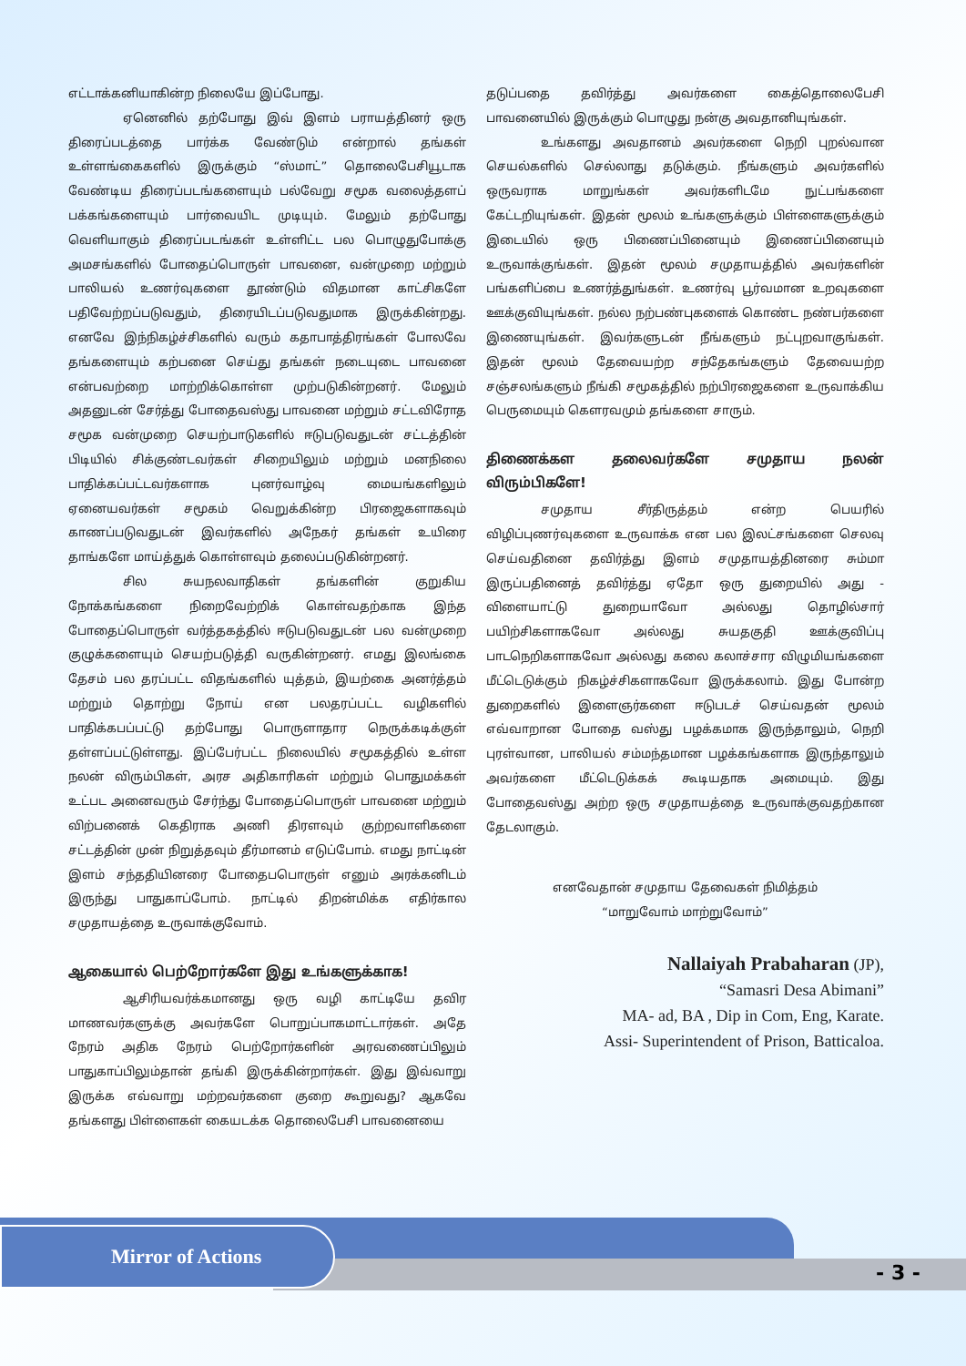எட்டாக்கனியாகின்ற நிலையே இப்போது.
ஏனெனில் தற்போது இவ் இளம் பராயத்தினர் ஒரு திரைப்படத்தை பார்க்க வேண்டும் என்றால் தங்கள் உள்ளங்கைகளில் இருக்கும் “ஸ்மாட்” தொலைபேசியூடாக வேண்டிய திரைப்படங்களையும் பல்வேறு சமூக வலைத்தளப் பக்கங்களையும் பார்வையிட முடியும். மேலும் தற்போது வெளியாகும் திரைப்படங்கள் உள்ளிட்ட பல பொழுதுபோக்கு அமசங்களில் போதைப்பொருள் பாவனை, வன்முறை மற்றும் பாலியல் உணர்வுகளை தூண்டும் விதமான காட்சிகளே பதிவேற்றப்படுவதும், திரையிடப்படுவதுமாக இருக்கின்றது. எனவே இந்நிகழ்ச்சிகளில் வரும் கதாபாத்திரங்கள் போலவே தங்களையும் கற்பனை செய்து தங்கள் நடையுடை பாவனை என்பவற்றை மாற்றிக்கொள்ள முற்படுகின்றனர். மேலும் அதனுடன் சேர்த்து போதைவஸ்து பாவனை மற்றும் சட்டவிரோத சமூக வன்முறை செயற்பாடுகளில் ஈடுபடுவதுடன் சட்டத்தின் பிடியில் சிக்குண்டவர்கள் சிறையிலும் மற்றும் மனநிலை பாதிக்கப்பட்டவர்களாக புனர்வாழ்வு மையங்களிலும் ஏனையவர்கள் சமூகம் வெறுக்கின்ற பிரஜைகளாகவும் காணப்படுவதுடன் இவர்களில் அநேகர் தங்கள் உயிரை தாங்களே மாய்த்துக் கொள்ளவும் தலைப்படுகின்றனர்.
சில சுயநலவாதிகள் தங்களின் குறுகிய நோக்கங்களை நிறைவேற்றிக் கொள்வதற்காக இந்த போதைப்பொருள் வர்த்தகத்தில் ஈடுபடுவதுடன் பல வன்முறை குழுக்களையும் செயற்படுத்தி வருகின்றனர். எமது இலங்கை தேசம் பல தரப்பட்ட விதங்களில் யுத்தம், இயற்கை அனர்த்தம் மற்றும் தொற்று நோய் என பலதரப்பட்ட வழிகளில் பாதிக்கபப்பட்டு தற்போது பொருளாதார நெருக்கடிக்குள் தள்ளப்பட்டுள்ளது. இப்பேர்பட்ட நிலையில் சமூகத்தில் உள்ள நலன் விரும்பிகள், அரச அதிகாரிகள் மற்றும் பொதுமக்கள் உட்பட அனைவரும் சேர்ந்து போதைப்பொருள் பாவனை மற்றும் விற்பனைக் கெதிராக அணி திரளவும் குற்றவாளிகளை சட்டத்தின் முன் நிறுத்தவும் தீர்மானம் எடுப்போம். எமது நாட்டின் இளம் சந்ததியினரை போதைபபொருள் எனும் அரக்கனிடம் இருந்து பாதுகாப்போம். நாட்டில் திறன்மிக்க எதிர்கால சமுதாயத்தை உருவாக்குவோம்.
ஆகையால் பெற்றோர்களே இது உங்களுக்காக!
ஆசிரியவர்க்கமானது ஒரு வழி காட்டியே தவிர மாணவர்களுக்கு அவர்களே பொறுப்பாகமாட்டார்கள். அதே நேரம் அதிக நேரம் பெற்றோர்களின் அரவணைப்பிலும் பாதுகாப்பிலும்தான் தங்கி இருக்கின்றார்கள். இது இவ்வாறு இருக்க எவ்வாறு மற்றவர்களை குறை கூறுவது? ஆகவே தங்களது பிள்ளைகள் கையடக்க தொலைபேசி பாவனையை
தடுப்பதை தவிர்த்து அவர்களை கைத்தொலைபேசி பாவனையில் இருக்கும் பொழுது நன்கு அவதானியுங்கள்.
உங்களது அவதானம் அவர்களை நெறி புறல்வான செயல்களில் செல்லாது தடுக்கும். நீங்களும் அவர்களில் ஒருவராக மாறுங்கள் அவர்களிடமே நுட்பங்களை கேட்டறியுங்கள். இதன் மூலம் உங்களுக்கும் பிள்ளைகளுக்கும் இடையில் ஒரு பிணைப்பினையும் இணைப்பினையும் உருவாக்குங்கள். இதன் மூலம் சமுதாயத்தில் அவர்களின் பங்களிப்பை உணர்த்துங்கள். உணர்வு பூர்வமான உறவுகளை ஊக்குவியுங்கள். நல்ல நற்பண்புகளைக் கொண்ட நண்பர்களை இணையுங்கள். இவர்களுடன் நீங்களும் நட்புறவாகுங்கள். இதன் மூலம் தேவையற்ற சந்தேகங்களும் தேவையற்ற சஞ்சலங்களும் நீங்கி சமூகத்தில் நற்பிரஜைகளை உருவாக்கிய பெருமையும் கௌரவமும் தங்களை சாரும்.
திணைக்கள தலைவர்களே சமுதாய நலன் விரும்பிகளே!
சமுதாய சீர்திருத்தம் என்ற பெயரில் விழிப்புணர்வுகளை உருவாக்க என பல இலட்சங்களை செலவு செய்வதினை தவிர்த்து இளம் சமுதாயத்தினரை சும்மா இருப்பதினைத் தவிர்த்து ஏதோ ஒரு துறையில் அது - விளையாட்டு துறையாவோ அல்லது தொழில்சார் பயிற்சிகளாகவோ அல்லது சுயதகுதி ஊக்குவிப்பு பாடநெறிகளாகவோ அல்லது கலை கலாச்சார விழுமியங்களை மீட்டெடுக்கும் நிகழ்ச்சிகளாகவோ இருக்கலாம். இது போன்ற துறைகளில் இளைஞர்களை ஈடுபடச் செய்வதன் மூலம் எவ்வாறான போதை வஸ்து பழக்கமாக இருந்தாலும், நெறி புரள்வான, பாலியல் சம்மந்தமான பழக்கங்களாக இருந்தாலும் அவர்களை மீட்டெடுக்கக் கூடியதாக அமையும். இது போதைவஸ்து அற்ற ஒரு சமுதாயத்தை உருவாக்குவதற்கான தேடலாகும்.
எனவேதான் சமுதாய தேவைகள் நிமித்தம்
“மாறுவோம் மாற்றுவோம்”
Nallaiyah Prabaharan (JP),
“Samasri Desa Abimani”
MA- ad, BA , Dip in Com, Eng, Karate.
Assi- Superintendent of Prison, Batticaloa.
Mirror of Actions
- 3 -